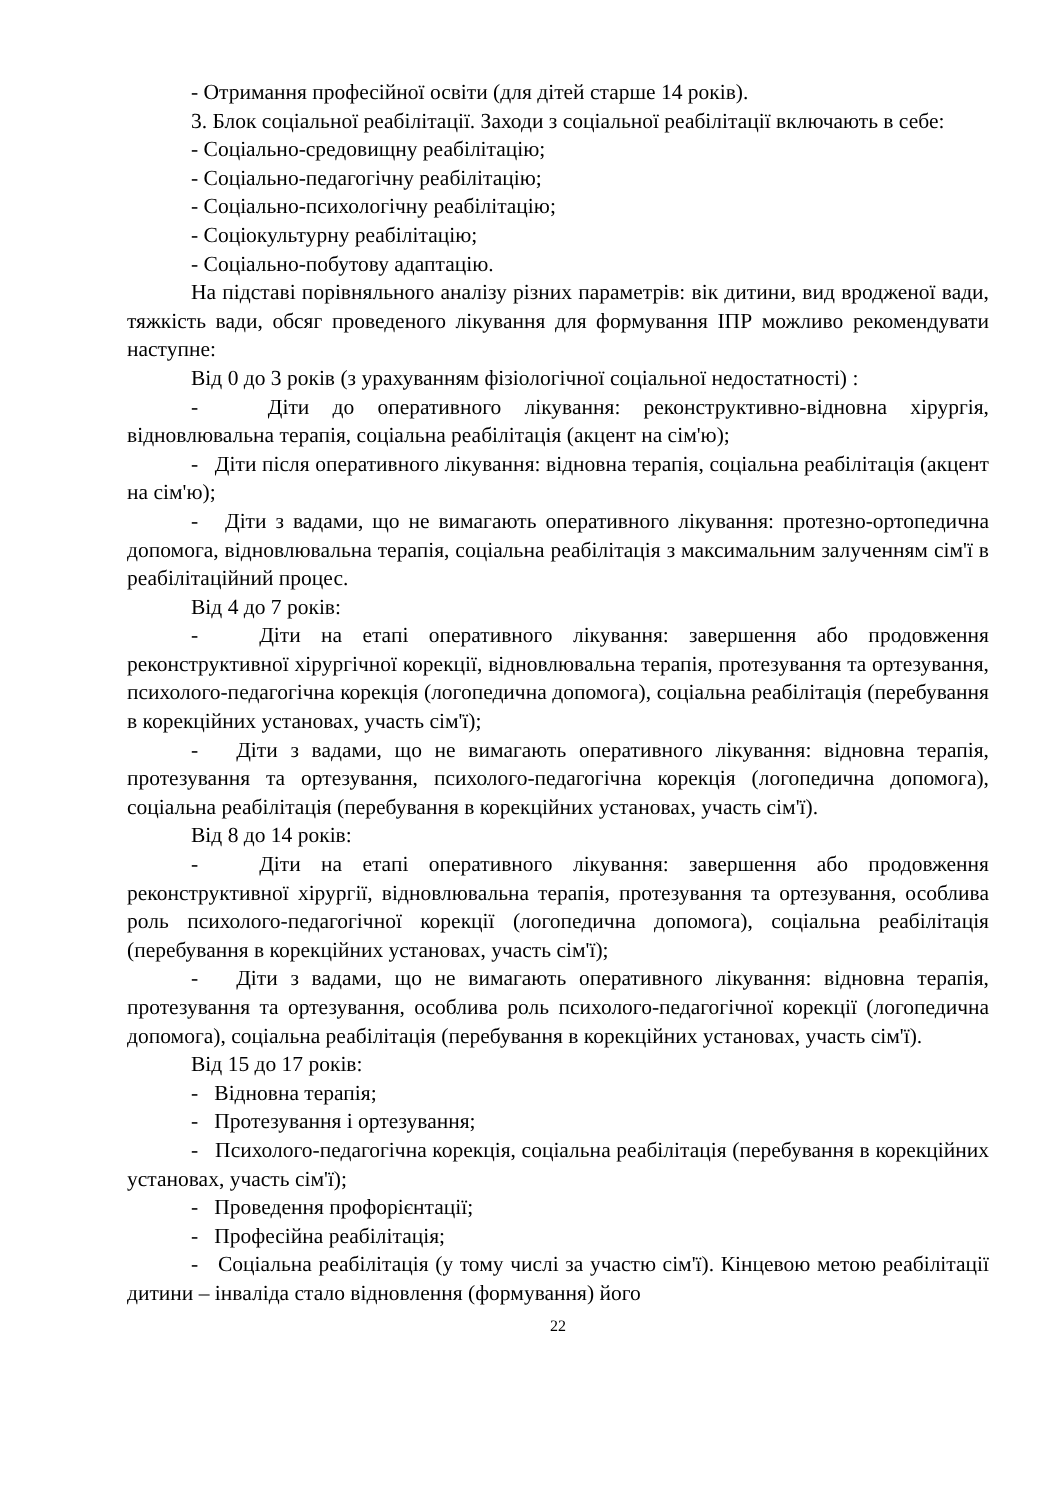- Отримання професійної освіти (для дітей старше 14 років).
3. Блок соціальної реабілітації. Заходи з соціальної реабілітації включають в себе:
- Соціально-средовищну реабілітацію;
- Соціально-педагогічну реабілітацію;
- Соціально-психологічну реабілітацію;
- Соціокультурну реабілітацію;
- Соціально-побутову адаптацію.
На підставі порівняльного аналізу різних параметрів: вік дитини, вид вродженої вади, тяжкість вади, обсяг проведеного лікування для формування ІПР можливо рекомендувати наступне:
Від 0 до 3 років (з урахуванням фізіологічної соціальної недостатності) :
- Діти до оперативного лікування: реконструктивно-відновна хірургія, відновлювальна терапія, соціальна реабілітація (акцент на сім'ю);
- Діти після оперативного лікування: відновна терапія, соціальна реабілітація (акцент на сім'ю);
- Діти з вадами, що не вимагають оперативного лікування: протезно-ортопедична допомога, відновлювальна терапія, соціальна реабілітація з максимальним залученням сім'ї в реабілітаційний процес.
Від 4 до 7 років:
- Діти на етапі оперативного лікування: завершення або продовження реконструктивної хірургічної корекції, відновлювальна терапія, протезування та ортезування, психолого-педагогічна корекція (логопедична допомога), соціальна реабілітація (перебування в корекційних установах, участь сім'ї);
- Діти з вадами, що не вимагають оперативного лікування: відновна терапія, протезування та ортезування, психолого-педагогічна корекція (логопедична допомога), соціальна реабілітація (перебування в корекційних установах, участь сім'ї).
Від 8 до 14 років:
- Діти на етапі оперативного лікування: завершення або продовження реконструктивної хірургії, відновлювальна терапія, протезування та ортезування, особлива роль психолого-педагогічної корекції (логопедична допомога), соціальна реабілітація (перебування в корекційних установах, участь сім'ї);
- Діти з вадами, що не вимагають оперативного лікування: відновна терапія, протезування та ортезування, особлива роль психолого-педагогічної корекції (логопедична допомога), соціальна реабілітація (перебування в корекційних установах, участь сім'ї).
Від 15 до 17 років:
- Відновна терапія;
- Протезування і ортезування;
- Психолого-педагогічна корекція, соціальна реабілітація (перебування в корекційних установах, участь сім'ї);
- Проведення профорієнтації;
- Професійна реабілітація;
- Соціальна реабілітація (у тому числі за участю сім'ї). Кінцевою метою реабілітації дитини – інваліда стало відновлення (формування) його
22